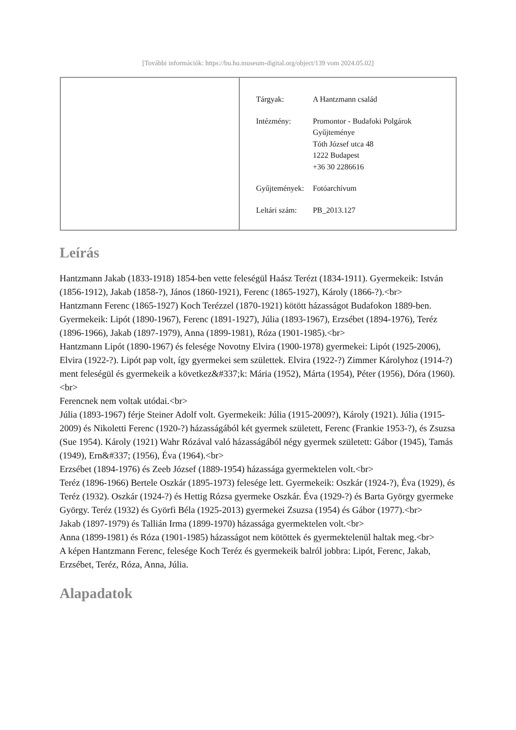[További információk: https://bu.hu.museum-digital.org/object/139 vom 2024.05.02]
| Tárgyak: | A Hantzmann család |
| Intézmény: | Promontor - Budafoki Polgárok Gyűjteménye Tóth József utca 48 1222 Budapest +36 30 2286616 |
| Gyűjtemények: | Fotóarchívum |
| Leltári szám: | PB_2013.127 |
Leírás
Hantzmann Jakab (1833-1918) 1854-ben vette feleségül Haász Terézt (1834-1911). Gyermekeik: István (1856-1912), Jakab (1858-?), János (1860-1921), Ferenc (1865-1927), Károly (1866-?).<br>
Hantzmann Ferenc (1865-1927) Koch Terézzel (1870-1921) kötött házasságot Budafokon 1889-ben. Gyermekeik: Lipót (1890-1967), Ferenc (1891-1927), Júlia (1893-1967), Erzsébet (1894-1976), Teréz (1896-1966), Jakab (1897-1979), Anna (1899-1981), Róza (1901-1985).<br>
Hantzmann Lipót (1890-1967) és felesége Novotny Elvira (1900-1978) gyermekei: Lipót (1925-2006), Elvira (1922-?). Lipót pap volt, így gyermekei sem születtek. Elvira (1922-?) Zimmer Károlyhoz (1914-?) ment feleségül és gyermekeik a következ&#337;k: Mária (1952), Márta (1954), Péter (1956), Dóra (1960).<br>
Ferencnek nem voltak utódai.<br>
Júlia (1893-1967) férje Steiner Adolf volt. Gyermekeik: Júlia (1915-2009?), Károly (1921). Júlia (1915-2009) és Nikoletti Ferenc (1920-?) házasságából két gyermek született, Ferenc (Frankie 1953-?), és Zsuzsa (Sue 1954). Károly (1921) Wahr Rózával való házasságából négy gyermek született: Gábor (1945), Tamás (1949), Ern&#337; (1956), Éva (1964).<br>
Erzsébet (1894-1976) és Zeeb József (1889-1954) házassága gyermektelen volt.<br>
Teréz (1896-1966) Bertele Oszkár (1895-1973) felesége lett. Gyermekeik: Oszkár (1924-?), Éva (1929), és Teréz (1932). Oszkár (1924-?) és Hettig Rózsa gyermeke Oszkár. Éva (1929-?) és Barta György gyermeke György. Teréz (1932) és Györfi Béla (1925-2013) gyermekei Zsuzsa (1954) és Gábor (1977).<br>
Jakab (1897-1979) és Tallián Irma (1899-1970) házassága gyermektelen volt.<br>
Anna (1899-1981) és Róza (1901-1985) házasságot nem kötöttek és gyermektelenül haltak meg.<br>
A képen Hantzmann Ferenc, felesége Koch Teréz és gyermekeik balról jobbra: Lipót, Ferenc, Jakab, Erzsébet, Teréz, Róza, Anna, Júlia.
Alapadatok